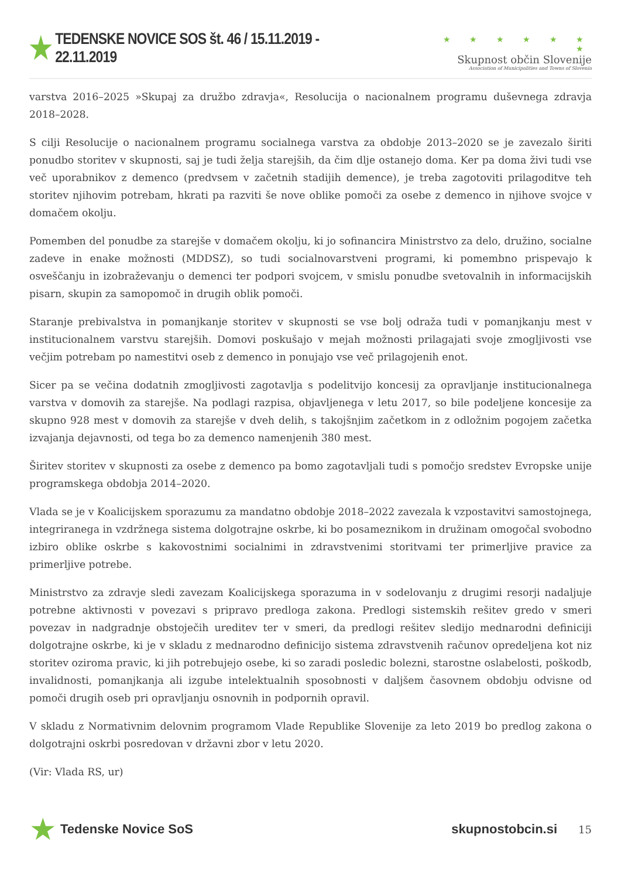★ TEDENSKE NOVICE SOS št. 46 / 15.11.2019 - 22.11.2019
★ ★ ★ ★ ★ ★ ★
Skupnost občin Slovenije
Association of Municipalities and Towns of Slovenia
varstva 2016–2025 »Skupaj za družbo zdravja«, Resolucija o nacionalnem programu duševnega zdravja 2018–2028.
S cilji Resolucije o nacionalnem programu socialnega varstva za obdobje 2013–2020 se je zavezalo širiti ponudbo storitev v skupnosti, saj je tudi želja starejših, da čim dlje ostanejo doma. Ker pa doma živi tudi vse več uporabnikov z demenco (predvsem v začetnih stadijih demence), je treba zagotoviti prilagoditve teh storitev njihovim potrebam, hkrati pa razviti še nove oblike pomoči za osebe z demenco in njihove svojce v domačem okolju.
Pomemben del ponudbe za starejše v domačem okolju, ki jo sofinancira Ministrstvo za delo, družino, socialne zadeve in enake možnosti (MDDSZ), so tudi socialnovarstveni programi, ki pomembno prispevajo k osveščanju in izobraževanju o demenci ter podpori svojcem, v smislu ponudbe svetovalnih in informacijskih pisarn, skupin za samopomoč in drugih oblik pomoči.
Staranje prebivalstva in pomanjkanje storitev v skupnosti se vse bolj odraža tudi v pomanjkanju mest v institucionalnem varstvu starejših. Domovi poskušajo v mejah možnosti prilagajati svoje zmogljivosti vse večjim potrebam po namestitvi oseb z demenco in ponujajo vse več prilagojenih enot.
Sicer pa se večina dodatnih zmogljivosti zagotavlja s podelitvijo koncesij za opravljanje institucionalnega varstva v domovih za starejše. Na podlagi razpisa, objavljenega v letu 2017, so bile podeljene koncesije za skupno 928 mest v domovih za starejše v dveh delih, s takojšnjim začetkom in z odložnim pogojem začetka izvajanja dejavnosti, od tega bo za demenco namenjenih 380 mest.
Širitev storitev v skupnosti za osebe z demenco pa bomo zagotavljali tudi s pomočjo sredstev Evropske unije programskega obdobja 2014–2020.
Vlada se je v Koalicijskem sporazumu za mandatno obdobje 2018–2022 zavezala k vzpostavitvi samostojnega, integriranega in vzdržnega sistema dolgotrajne oskrbe, ki bo posameznikom in družinam omogočal svobodno izbiro oblike oskrbe s kakovostnimi socialnimi in zdravstvenimi storitvami ter primerljive pravice za primerljive potrebe.
Ministrstvo za zdravje sledi zavezam Koalicijskega sporazuma in v sodelovanju z drugimi resorji nadaljuje potrebne aktivnosti v povezavi s pripravo predloga zakona. Predlogi sistemskih rešitev gredo v smeri povezav in nadgradnje obstoječih ureditev ter v smeri, da predlogi rešitev sledijo mednarodni definiciji dolgotrajne oskrbe, ki je v skladu z mednarodno definicijo sistema zdravstvenih računov opredeljena kot niz storitev oziroma pravic, ki jih potrebujejo osebe, ki so zaradi posledic bolezni, starostne oslabelosti, poškodb, invalidnosti, pomanjkanja ali izgube intelektualnih sposobnosti v daljšem časovnem obdobju odvisne od pomoči drugih oseb pri opravljanju osnovnih in podpornih opravil.
V skladu z Normativnim delovnim programom Vlade Republike Slovenije za leto 2019 bo predlog zakona o dolgotrajni oskrbi posredovan v državni zbor v letu 2020.
(Vir: Vlada RS, ur)
★ Tedenske Novice SoS skupnostobcin.si 15